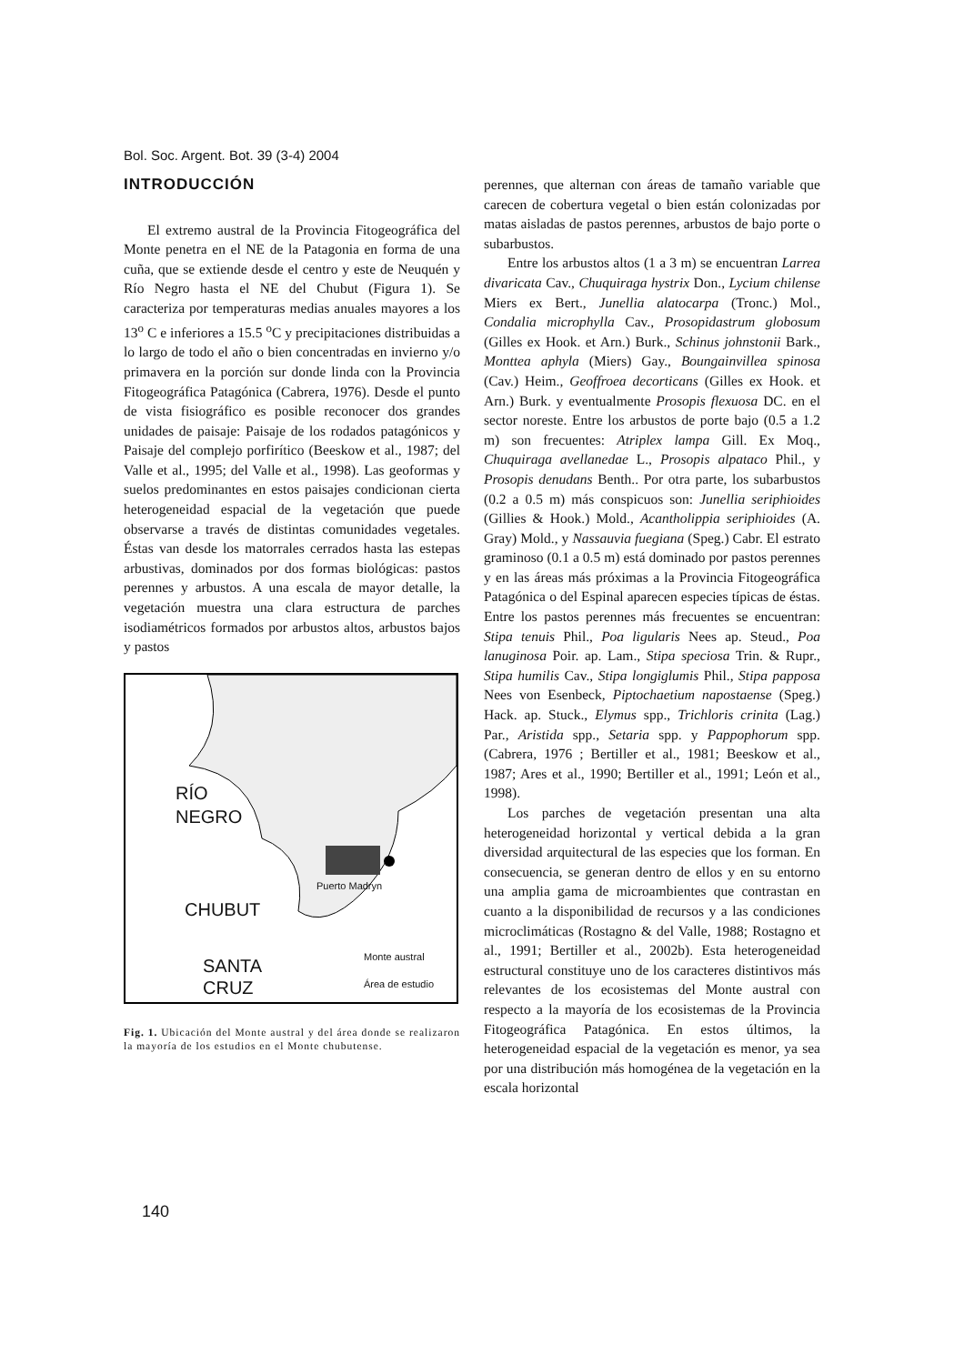Bol. Soc. Argent. Bot. 39 (3-4) 2004
INTRODUCCIÓN
El extremo austral de la Provincia Fitogeográfica del Monte penetra en el NE de la Patagonia en forma de una cuña, que se extiende desde el centro y este de Neuquén y Río Negro hasta el NE del Chubut (Figura 1). Se caracteriza por temperaturas medias anuales mayores a los 13<sup>o</sup> C e inferiores a 15.5 <sup>o</sup>C y precipitaciones distribuidas a lo largo de todo el año o bien concentradas en invierno y/o primavera en la porción sur donde linda con la Provincia Fitogeográfica Patagónica (Cabrera, 1976). Desde el punto de vista fisiográfico es posible reconocer dos grandes unidades de paisaje: Paisaje de los rodados patagónicos y Paisaje del complejo porfirítico (Beeskow et al., 1987; del Valle et al., 1995; del Valle et al., 1998). Las geoformas y suelos predominantes en estos paisajes condicionan cierta heterogeneidad espacial de la vegetación que puede observarse a través de distintas comunidades vegetales. Éstas van desde los matorrales cerrados hasta las estepas arbustivas, dominados por dos formas biológicas: pastos perennes y arbustos. A una escala de mayor detalle, la vegetación muestra una clara estructura de parches isodiamétricos formados por arbustos altos, arbustos bajos y pastos
RÍO
NEGRO
CHUBUT
SANTA
CRUZ
Puerto Madryn
Monte austral
Área de estudio
Fig. 1. Ubicación del Monte austral y del área donde se realizaron la mayoría de los estudios en el Monte chubutense.
perennes, que alternan con áreas de tamaño variable que carecen de cobertura vegetal o bien están colonizadas por matas aisladas de pastos perennes, arbustos de bajo porte o subarbustos.
Entre los arbustos altos (1 a 3 m) se encuentran Larrea divaricata Cav., Chuquiraga hystrix Don., Lycium chilense Miers ex Bert., Junellia alatocarpa (Tronc.) Mol., Condalia microphylla Cav., Prosopidastrum globosum (Gilles ex Hook. et Arn.) Burk., Schinus johnstonii Bark., Monttea aphyla (Miers) Gay., Boungainvillea spinosa (Cav.) Heim., Geoffroea decorticans (Gilles ex Hook. et Arn.) Burk. y eventualmente Prosopis flexuosa DC. en el sector noreste. Entre los arbustos de porte bajo (0.5 a 1.2 m) son frecuentes: Atriplex lampa Gill. Ex Moq., Chuquiraga avellanedae L., Prosopis alpataco Phil., y Prosopis denudans Benth.. Por otra parte, los subarbustos (0.2 a 0.5 m) más conspicuos son: Junellia seriphioides (Gillies & Hook.) Mold., Acantholippia seriphioides (A. Gray) Mold., y Nassauvia fuegiana (Speg.) Cabr. El estrato graminoso (0.1 a 0.5 m) está dominado por pastos perennes y en las áreas más próximas a la Provincia Fitogeográfica Patagónica o del Espinal aparecen especies típicas de éstas. Entre los pastos perennes más frecuentes se encuentran: Stipa tenuis Phil., Poa ligularis Nees ap. Steud., Poa lanuginosa Poir. ap. Lam., Stipa speciosa Trin. & Rupr., Stipa humilis Cav., Stipa longiglumis Phil., Stipa papposa Nees von Esenbeck, Piptochaetium napostaense (Speg.) Hack. ap. Stuck., Elymus spp., Trichloris crinita (Lag.) Par., Aristida spp., Setaria spp. y Pappophorum spp. (Cabrera, 1976 ; Bertiller et al., 1981; Beeskow et al., 1987; Ares et al., 1990; Bertiller et al., 1991; León et al., 1998).
Los parches de vegetación presentan una alta heterogeneidad horizontal y vertical debida a la gran diversidad arquitectural de las especies que los forman. En consecuencia, se generan dentro de ellos y en su entorno una amplia gama de microambientes que contrastan en cuanto a la disponibilidad de recursos y a las condiciones microclimáticas (Rostagno & del Valle, 1988; Rostagno et al., 1991; Bertiller et al., 2002b). Esta heterogeneidad estructural constituye uno de los caracteres distintivos más relevantes de los ecosistemas del Monte austral con respecto a la mayoría de los ecosistemas de la Provincia Fitogeográfica Patagónica. En estos últimos, la heterogeneidad espacial de la vegetación es menor, ya sea por una distribución más homogénea de la vegetación en la escala horizontal
140